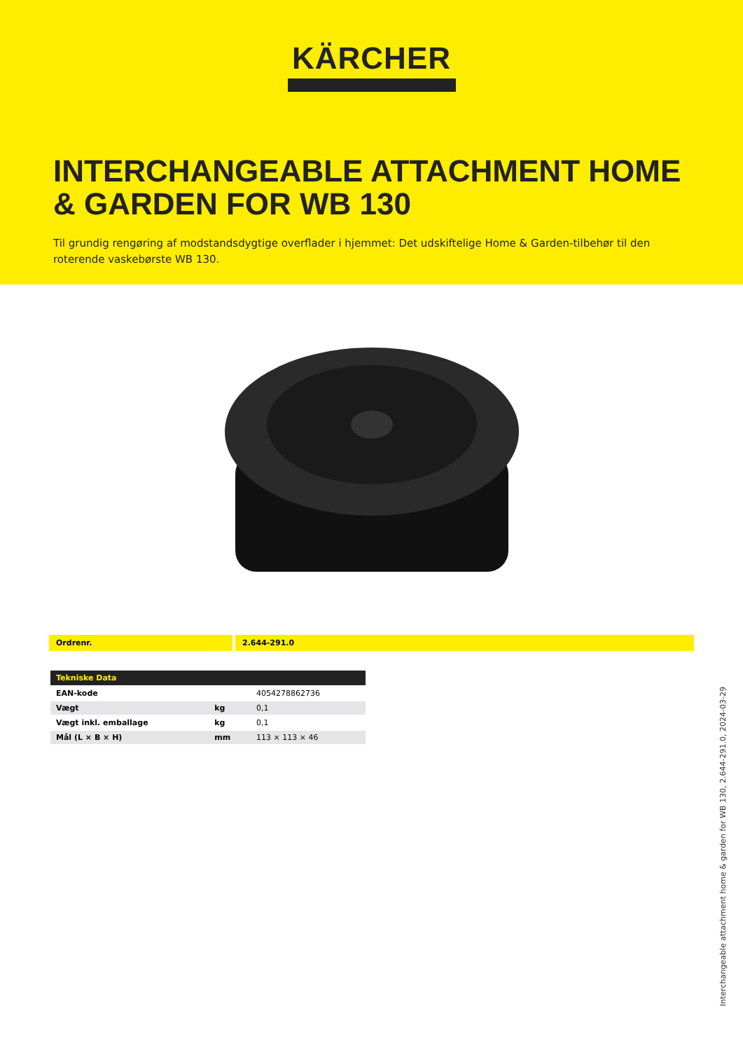KÄRCHER
INTERCHANGEABLE ATTACHMENT HOME & GARDEN FOR WB 130
Til grundig rengøring af modstandsdygtige overflader i hjemmet: Det udskiftelige Home & Garden-tilbehør til den roterende vaskebørste WB 130.
Ordrenr. 2.644-291.0
| Tekniske Data | | |
| --- | --- | --- |
| EAN-kode | | 4054278862736 |
| Vægt | kg | 0,1 |
| Vægt inkl. emballage | kg | 0,1 |
| Mål (L × B × H) | mm | 113 × 113 × 46 |
Interchangeable attachment home & garden for WB 130, 2.644-291.0, 2024-03-29